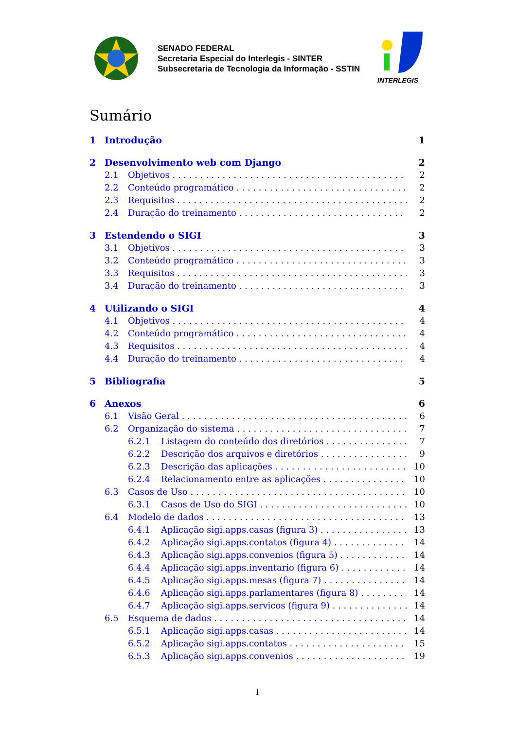SENADO FEDERAL
Secretaria Especial do Interlegis - SINTER
Subsecretaria de Tecnologia da Informação - SSTIN
INTERLEGIS
Sumário
1 Introdução 1
2 Desenvolvimento web com Django 2
2.1 Objetivos 2
2.2 Conteúdo programático 2
2.3 Requisitos 2
2.4 Duração do treinamento 2
3 Estendendo o SIGI 3
3.1 Objetivos 3
3.2 Conteúdo programático 3
3.3 Requisitos 3
3.4 Duração do treinamento 3
4 Utilizando o SIGI 4
4.1 Objetivos 4
4.2 Conteúdo programático 4
4.3 Requisitos 4
4.4 Duração do treinamento 4
5 Bibliografia 5
6 Anexos 6
6.1 Visão Geral 6
6.2 Organização do sistema 7
6.2.1 Listagem do conteúdo dos diretórios 7
6.2.2 Descrição dos arquivos e diretórios 9
6.2.3 Descrição das aplicações 10
6.2.4 Relacionamento entre as aplicações 10
6.3 Casos de Uso 10
6.3.1 Casos de Uso do SIGI 10
6.4 Modelo de dados 13
6.4.1 Aplicação sigi.apps.casas (figura 3) 13
6.4.2 Aplicação sigi.apps.contatos (figura 4) 14
6.4.3 Aplicação sigi.apps.convenios (figura 5) 14
6.4.4 Aplicação sigi.apps.inventario (figura 6) 14
6.4.5 Aplicação sigi.apps.mesas (figura 7) 14
6.4.6 Aplicação sigi.apps.parlamentares (figura 8) 14
6.4.7 Aplicação sigi.apps.servicos (figura 9) 14
6.5 Esquema de dados 14
6.5.1 Aplicação sigi.apps.casas 14
6.5.2 Aplicação sigi.apps.contatos 15
6.5.3 Aplicação sigi.apps.convenios 19
I